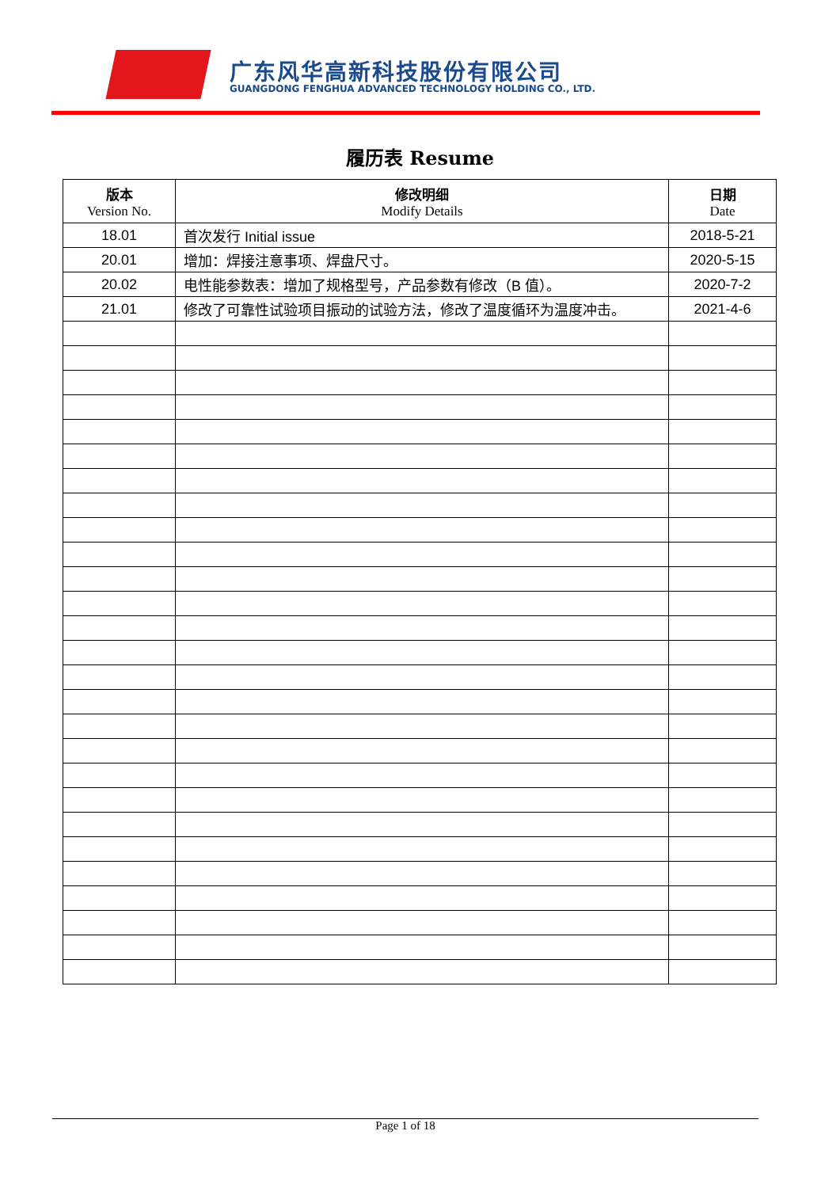广东风华高新科技股份有限公司
GUANGDONG FENGHUA ADVANCED TECHNOLOGY HOLDING CO., LTD.
履历表 Resume
| 版本 Version No. | 修改明细 Modify Details | 日期 Date |
| --- | --- | --- |
| 18.01 | 首次发行 Initial issue | 2018-5-21 |
| 20.01 | 增加：焊接注意事项、焊盘尺寸。 | 2020-5-15 |
| 20.02 | 电性能参数表：增加了规格型号，产品参数有修改（B 值）。 | 2020-7-2 |
| 21.01 | 修改了可靠性试验项目振动的试验方法，修改了温度循环为温度冲击。 | 2021-4-6 |
Page 1 of 18